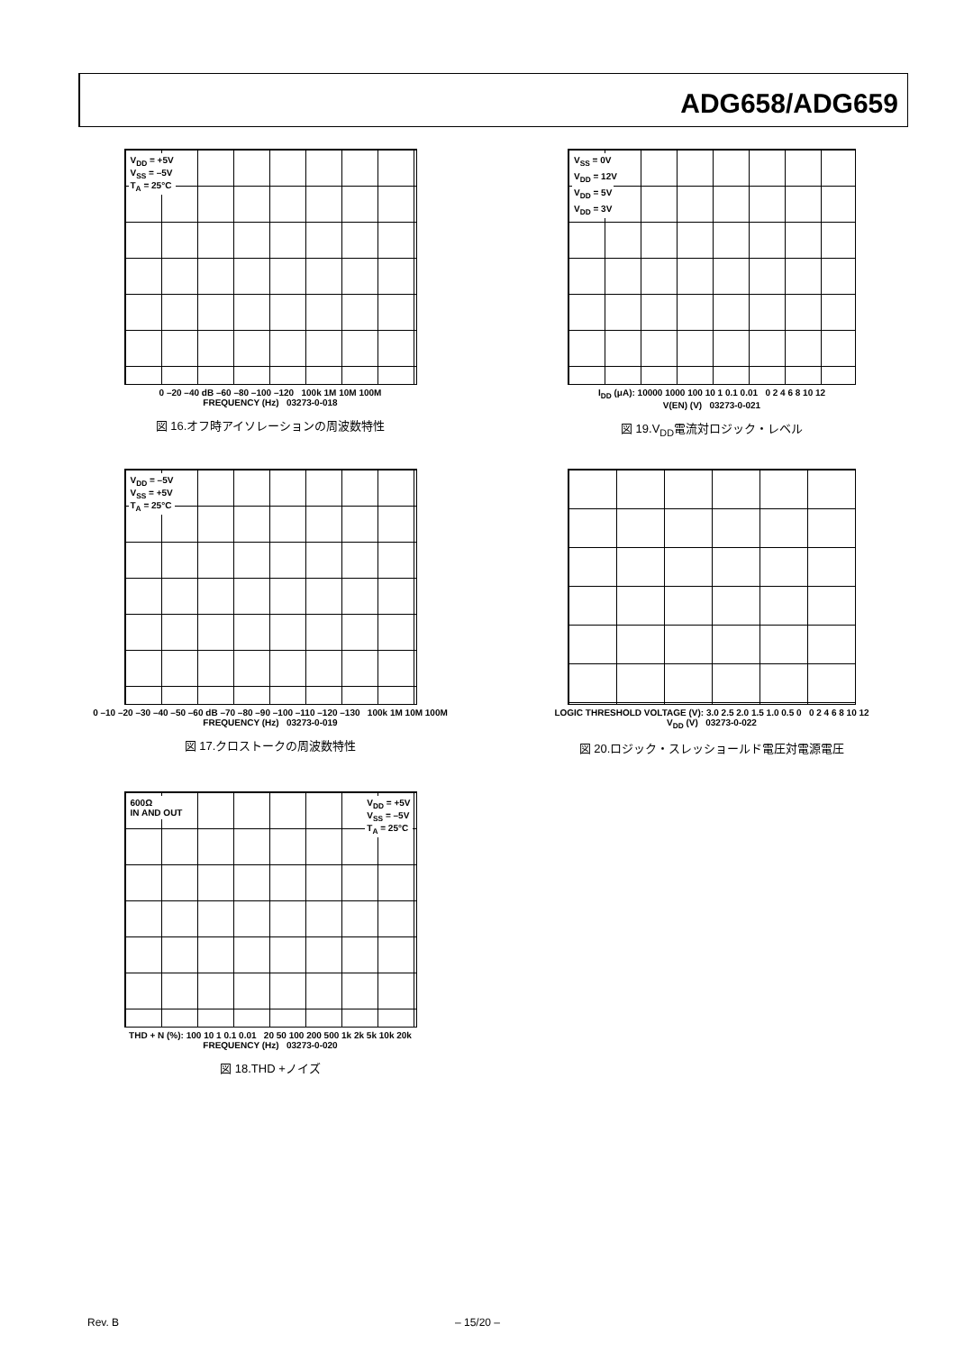ADG658/ADG659
V<sub>DD</sub> = +5V
V<sub>SS</sub> = –5V
T<sub>A</sub> = 25°C
0 –20 –40 dB –60 –80 –100 –120 100k 1M 10M 100M
FREQUENCY (Hz) 03273-0-018
図 16.オフ時アイソレーションの周波数特性
V<sub>SS</sub> = 0V
V<sub>DD</sub> = 12V
V<sub>DD</sub> = 5V
V<sub>DD</sub> = 3V
I<sub>DD</sub> (μA): 10000 1000 100 10 1 0.1 0.01 0 2 4 6 8 10 12
V(EN) (V) 03273-0-021
図 19.V<sub>DD</sub>電流対ロジック・レベル
V<sub>DD</sub> = –5V
V<sub>SS</sub> = +5V
T<sub>A</sub> = 25°C
0 –10 –20 –30 –40 –50 –60 dB –70 –80 –90 –100 –110 –120 –130 100k 1M 10M 100M
FREQUENCY (Hz) 03273-0-019
図 17.クロストークの周波数特性
LOGIC THRESHOLD VOLTAGE (V): 3.0 2.5 2.0 1.5 1.0 0.5 0 0 2 4 6 8 10 12
V<sub>DD</sub> (V) 03273-0-022
図 20.ロジック・スレッショールド電圧対電源電圧
600Ω
IN AND OUT V<sub>DD</sub> = +5V
V<sub>SS</sub> = –5V
T<sub>A</sub> = 25°C
THD + N (%): 100 10 1 0.1 0.01 20 50 100 200 500 1k 2k 5k 10k 20k
FREQUENCY (Hz) 03273-0-020
図 18.THD +ノイズ
Rev. B – 15/20 –